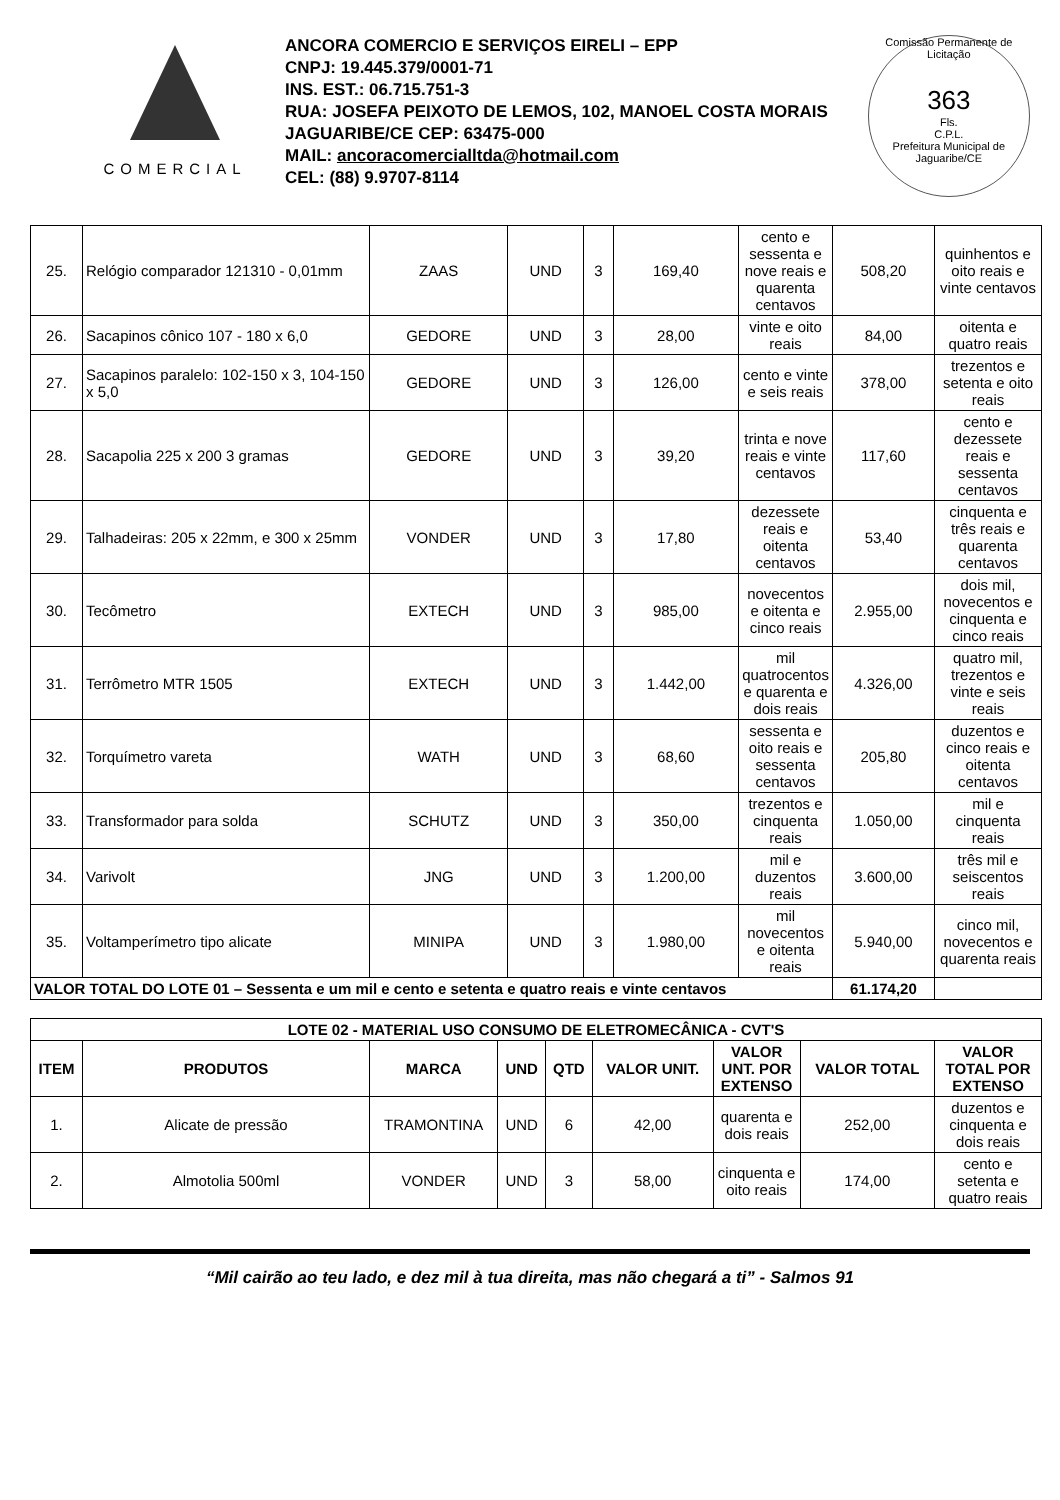COMERCIAL
ANCORA COMERCIO E SERVIÇOS EIRELI – EPP
CNPJ: 19.445.379/0001-71
INS. EST.: 06.715.751-3
RUA: JOSEFA PEIXOTO DE LEMOS, 102, MANOEL COSTA MORAIS
JAGUARIBE/CE CEP: 63475-000
MAIL: ancoracomercialltda@hotmail.com
CEL: (88) 9.9707-8114
Comissão Permanente de Licitação
363
Fls.
C.P.L.
Prefeitura Municipal de Jaguaribe/CE
| 25. | Relógio comparador 121310 - 0,01mm | ZAAS | UND | 3 | 169,40 | cento e sessenta e nove reais e quarenta centavos | 508,20 | quinhentos e oito reais e vinte centavos |
| 26. | Sacapinos cônico 107 - 180 x 6,0 | GEDORE | UND | 3 | 28,00 | vinte e oito reais | 84,00 | oitenta e quatro reais |
| 27. | Sacapinos paralelo: 102-150 x 3, 104-150 x 5,0 | GEDORE | UND | 3 | 126,00 | cento e vinte e seis reais | 378,00 | trezentos e setenta e oito reais |
| 28. | Sacapolia 225 x 200 3 gramas | GEDORE | UND | 3 | 39,20 | trinta e nove reais e vinte centavos | 117,60 | cento e dezessete reais e sessenta centavos |
| 29. | Talhadeiras: 205 x 22mm, e 300 x 25mm | VONDER | UND | 3 | 17,80 | dezessete reais e oitenta centavos | 53,40 | cinquenta e três reais e quarenta centavos |
| 30. | Tecômetro | EXTECH | UND | 3 | 985,00 | novecentos e oitenta e cinco reais | 2.955,00 | dois mil, novecentos e cinquenta e cinco reais |
| 31. | Terrômetro MTR 1505 | EXTECH | UND | 3 | 1.442,00 | mil quatrocentos e quarenta e dois reais | 4.326,00 | quatro mil, trezentos e vinte e seis reais |
| 32. | Torquímetro vareta | WATH | UND | 3 | 68,60 | sessenta e oito reais e sessenta centavos | 205,80 | duzentos e cinco reais e oitenta centavos |
| 33. | Transformador para solda | SCHUTZ | UND | 3 | 350,00 | trezentos e cinquenta reais | 1.050,00 | mil e cinquenta reais |
| 34. | Varivolt | JNG | UND | 3 | 1.200,00 | mil e duzentos reais | 3.600,00 | três mil e seiscentos reais |
| 35. | Voltamperímetro tipo alicate | MINIPA | UND | 3 | 1.980,00 | mil novecentos e oitenta reais | 5.940,00 | cinco mil, novecentos e quarenta reais |
| VALOR TOTAL DO LOTE 01 – Sessenta e um mil e cento e setenta e quatro reais e vinte centavos | | | | | | | 61.174,20 | |
| LOTE 02 - MATERIAL USO CONSUMO DE ELETROMECÂNICA - CVT'S | | | | | | | | |
| --- | --- | --- | --- | --- | --- | --- | --- | --- |
| ITEM | PRODUTOS | MARCA | UND | QTD | VALOR UNIT. | VALOR UNT. POR EXTENSO | VALOR TOTAL | VALOR TOTAL POR EXTENSO |
| 1. | Alicate de pressão | TRAMONTINA | UND | 6 | 42,00 | quarenta e dois reais | 252,00 | duzentos e cinquenta e dois reais |
| 2. | Almotolia 500ml | VONDER | UND | 3 | 58,00 | cinquenta e oito reais | 174,00 | cento e setenta e quatro reais |
“Mil cairão ao teu lado, e dez mil à tua direita, mas não chegará a ti” - Salmos 91